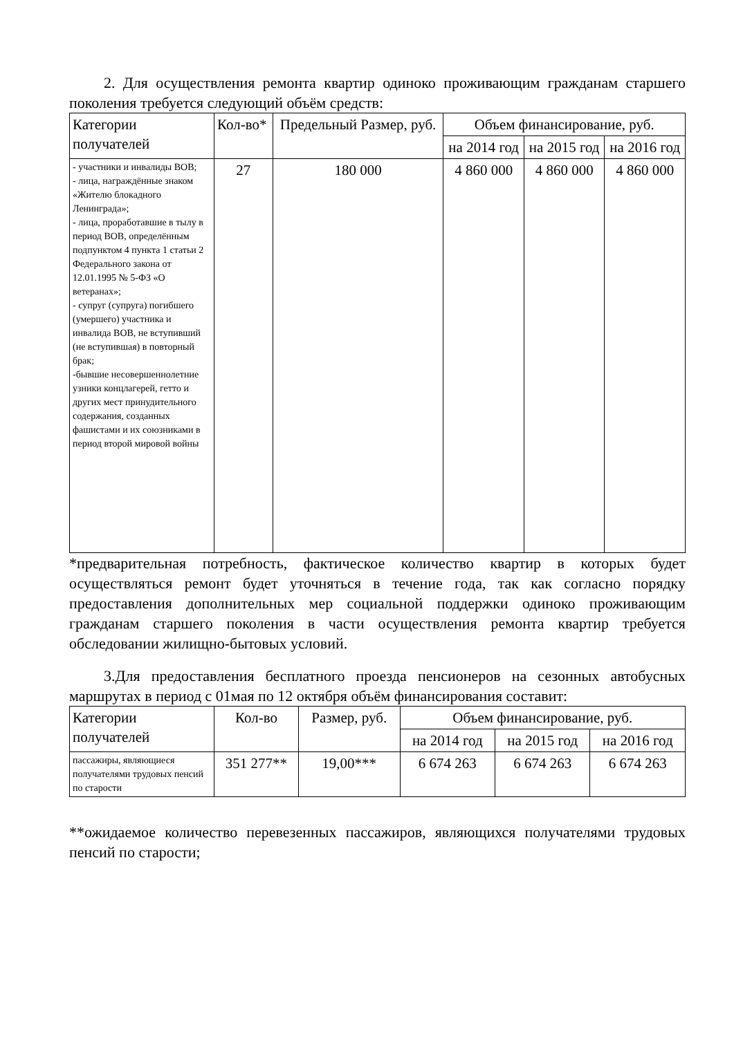2. Для осуществления ремонта квартир одиноко проживающим гражданам старшего поколения требуется следующий объём средств:
| Категории получателей | Кол-во* | Предельный Размер, руб. | Объем финансирование, руб. | | |
| --- | --- | --- | --- | --- | --- |
| | | | на 2014 год | на 2015 год | на 2016 год |
| - участники и инвалиды ВОВ; - лица, награждённые знаком «Жителю блокадного Ленинграда»; - лица, проработавшие в тылу в период ВОВ, определённым подпунктом 4 пункта 1 статьи 2 Федерального закона от 12.01.1995 № 5-ФЗ «О ветеранах»; - супруг (супруга) погибшего (умершего) участника и инвалида ВОВ, не вступивший (не вступившая) в повторный брак; -бывшие несовершеннолетние узники концлагерей, гетто и других мест принудительного содержания, созданных фашистами и их союзниками в период второй мировой войны | 27 | 180 000 | 4 860 000 | 4 860 000 | 4 860 000 |
*предварительная потребность, фактическое количество квартир в которых будет осуществляться ремонт будет уточняться в течение года, так как согласно порядку предоставления дополнительных мер социальной поддержки одиноко проживающим гражданам старшего поколения в части осуществления ремонта квартир требуется обследовании жилищно-бытовых условий.
3.Для предоставления бесплатного проезда пенсионеров на сезонных автобусных маршрутах в период с 01мая по 12 октября объём финансирования составит:
| Категории получателей | Кол-во | Размер, руб. | Объем финансирование, руб. | | |
| --- | --- | --- | --- | --- | --- |
| | | | на 2014 год | на 2015 год | на 2016 год |
| пассажиры, являющиеся получателями трудовых пенсий по старости | 351 277** | 19,00*** | 6 674 263 | 6 674 263 | 6 674 263 |
**ожидаемое количество перевезенных пассажиров, являющихся получателями трудовых пенсий по старости;